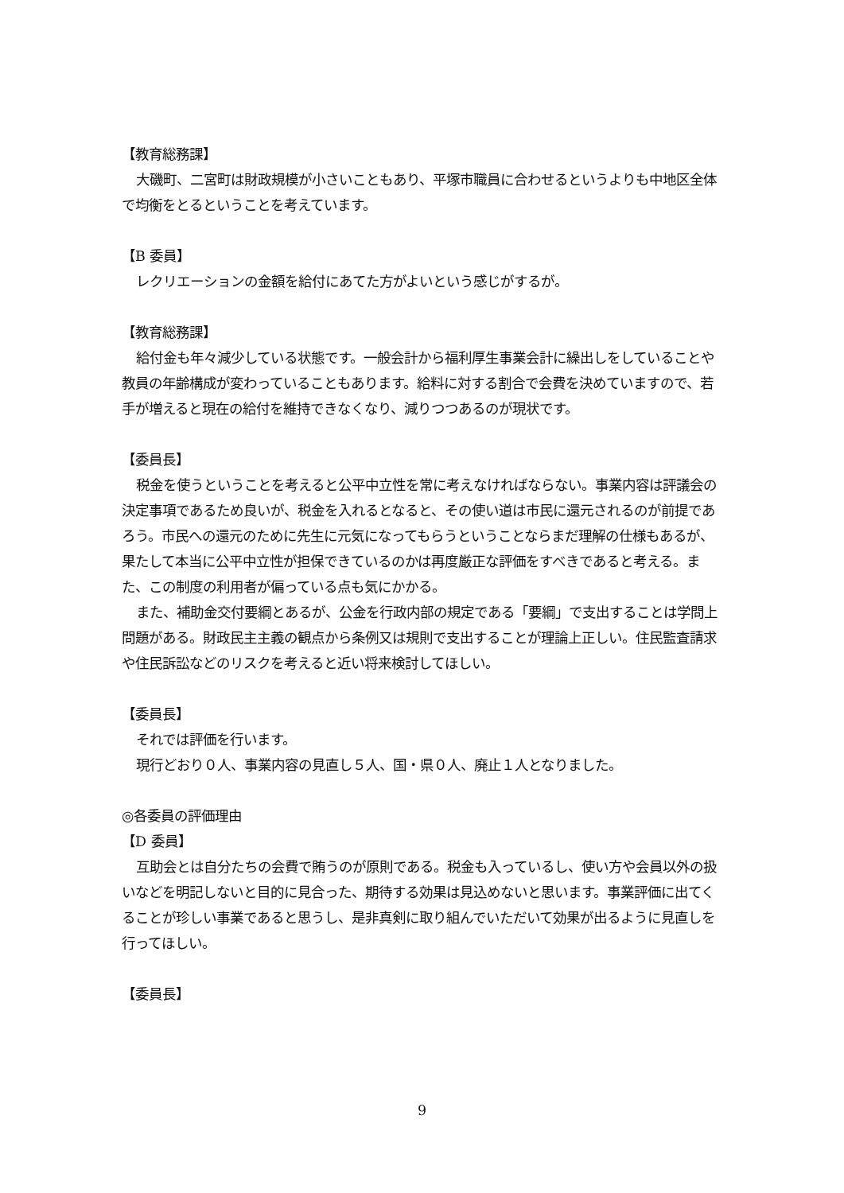【教育総務課】
大磯町、二宮町は財政規模が小さいこともあり、平塚市職員に合わせるというよりも中地区全体で均衡をとるということを考えています。
【B 委員】
レクリエーションの金額を給付にあてた方がよいという感じがするが。
【教育総務課】
給付金も年々減少している状態です。一般会計から福利厚生事業会計に繰出しをしていることや教員の年齢構成が変わっていることもあります。給料に対する割合で会費を決めていますので、若手が増えると現在の給付を維持できなくなり、減りつつあるのが現状です。
【委員長】
税金を使うということを考えると公平中立性を常に考えなければならない。事業内容は評議会の決定事項であるため良いが、税金を入れるとなると、その使い道は市民に還元されるのが前提であろう。市民への還元のために先生に元気になってもらうということならまだ理解の仕様もあるが、果たして本当に公平中立性が担保できているのかは再度厳正な評価をすべきであると考える。また、この制度の利用者が偏っている点も気にかかる。
また、補助金交付要綱とあるが、公金を行政内部の規定である「要綱」で支出することは学問上問題がある。財政民主主義の観点から条例又は規則で支出することが理論上正しい。住民監査請求や住民訴訟などのリスクを考えると近い将来検討してほしい。
【委員長】
それでは評価を行います。
現行どおり０人、事業内容の見直し５人、国・県０人、廃止１人となりました。
◎各委員の評価理由
【D 委員】
互助会とは自分たちの会費で賄うのが原則である。税金も入っているし、使い方や会員以外の扱いなどを明記しないと目的に見合った、期待する効果は見込めないと思います。事業評価に出てくることが珍しい事業であると思うし、是非真剣に取り組んでいただいて効果が出るように見直しを行ってほしい。
【委員長】
9